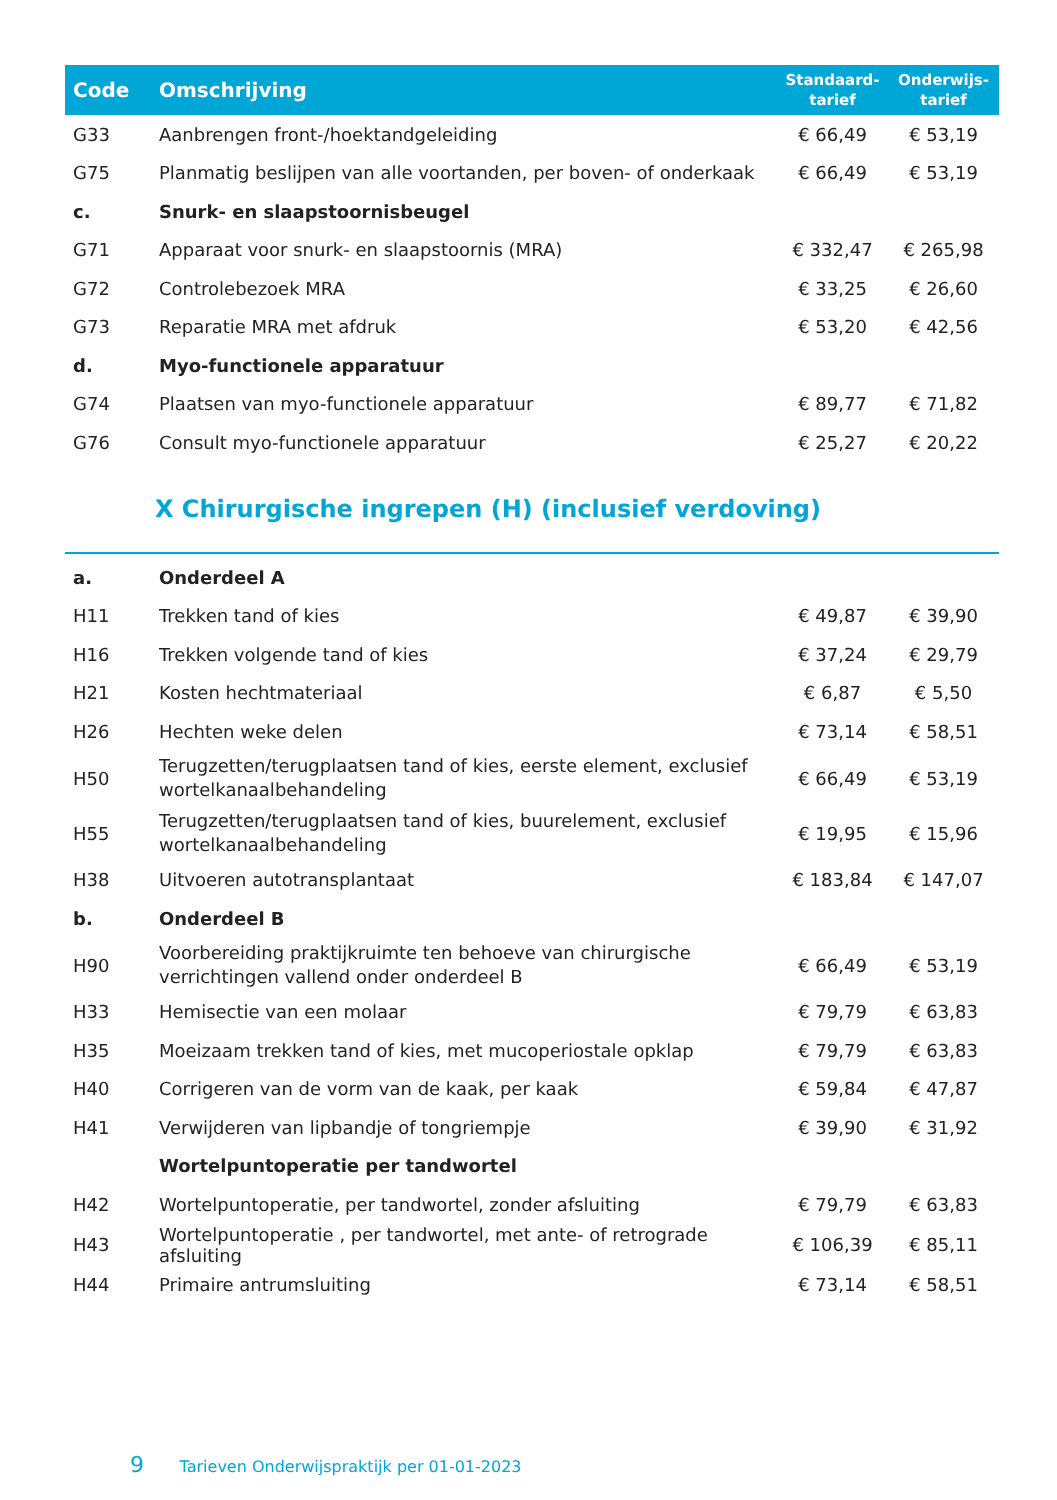| Code | Omschrijving | Standaard- tarief | Onderwijs- tarief |
| --- | --- | --- | --- |
| G33 | Aanbrengen front-/hoektandgeleiding | € 66,49 | € 53,19 |
| G75 | Planmatig beslijpen van alle voortanden, per boven- of onderkaak | € 66,49 | € 53,19 |
| c. | Snurk- en slaapstoornisbeugel | | |
| G71 | Apparaat voor snurk- en slaapstoornis (MRA) | € 332,47 | € 265,98 |
| G72 | Controlebezoek MRA | € 33,25 | € 26,60 |
| G73 | Reparatie MRA met afdruk | € 53,20 | € 42,56 |
| d. | Myo-functionele apparatuur | | |
| G74 | Plaatsen van myo-functionele apparatuur | € 89,77 | € 71,82 |
| G76 | Consult myo-functionele apparatuur | € 25,27 | € 20,22 |
X Chirurgische ingrepen (H) (inclusief verdoving)
| a. | Onderdeel A | | |
| H11 | Trekken tand of kies | € 49,87 | € 39,90 |
| H16 | Trekken volgende tand of kies | € 37,24 | € 29,79 |
| H21 | Kosten hechtmateriaal | € 6,87 | € 5,50 |
| H26 | Hechten weke delen | € 73,14 | € 58,51 |
| H50 | Terugzetten/terugplaatsen tand of kies, eerste element, exclusief wortelkanaalbehandeling | € 66,49 | € 53,19 |
| H55 | Terugzetten/terugplaatsen tand of kies, buurelement, exclusief wortelkanaalbehandeling | € 19,95 | € 15,96 |
| H38 | Uitvoeren autotransplantaat | € 183,84 | € 147,07 |
| b. | Onderdeel B | | |
| H90 | Voorbereiding praktijkruimte ten behoeve van chirurgische verrichtingen vallend onder onderdeel B | € 66,49 | € 53,19 |
| H33 | Hemisectie van een molaar | € 79,79 | € 63,83 |
| H35 | Moeizaam trekken tand of kies, met mucoperiostale opklap | € 79,79 | € 63,83 |
| H40 | Corrigeren van de vorm van de kaak, per kaak | € 59,84 | € 47,87 |
| H41 | Verwijderen van lipbandje of tongriempje | € 39,90 | € 31,92 |
| | Wortelpuntoperatie per tandwortel | | |
| H42 | Wortelpuntoperatie, per tandwortel, zonder afsluiting | € 79,79 | € 63,83 |
| H43 | Wortelpuntoperatie , per tandwortel, met ante- of retrograde afsluiting | € 106,39 | € 85,11 |
| H44 | Primaire antrumsluiting | € 73,14 | € 58,51 |
9 Tarieven Onderwijspraktijk per 01-01-2023